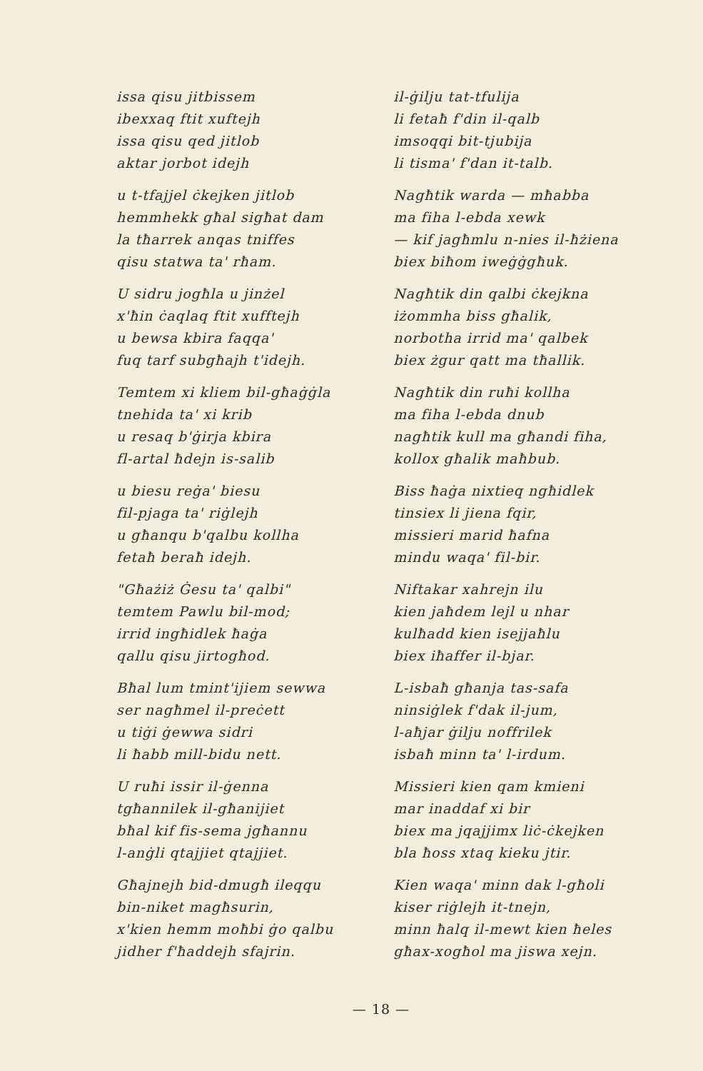issa qisu jitbissem
ibexxaq ftit xuftejh
issa qisu qed jitlob
aktar jorbot idejh
u t-tfajjel ċkejken jitlob
hemmhekk għal sigħat dam
la tħarrek anqas tniffes
qisu statwa ta' rħam.
U sidru jogħla u jinżel
x'ħin ċaqlaq ftit xufftejh
u bewsa kbira faqqa'
fuq tarf subgħajh t'idejh.
Temtem xi kliem bil-għaġġla
tnehida ta' xi krib
u resaq b'ġirja kbira
fl-artal ħdejn is-salib
u biesu reġa' biesu
fil-pjaga ta' riġlejh
u għanqu b'qalbu kollha
fetaħ beraħ idejh.
"Għażiż Ġesu ta' qalbi"
temtem Pawlu bil-mod;
irrid ingħidlek ħaġa
qallu qisu jirtogħod.
Bħal lum tmint'ijiem sewwa
ser nagħmel il-preċett
u tiġi ġewwa sidri
li ħabb mill-bidu nett.
U ruħi issir il-ġenna
tgħannilek il-għanijiet
bħal kif fis-sema jgħannu
l-anġli qtajjiet qtajjiet.
Għajnejh bid-dmugħ ileqqu
bin-niket magħsurin,
x'kien hemm moħbi ġo qalbu
jidher f'ħaddejh sfajrin.
il-ġilju tat-tfulija
li fetaħ f'din il-qalb
imsoqqi bit-tjubija
li tisma' f'dan it-talb.
Nagħtik warda — mħabba
ma fiha l-ebda xewk
— kif jagħmlu n-nies il-ħżiena
biex biħom iweġġgħuk.
Nagħtik din qalbi ċkejkna
iżommha biss għalik,
norbotha irrid ma' qalbek
biex żgur qatt ma tħallik.
Nagħtik din ruħi kollha
ma fiha l-ebda dnub
nagħtik kull ma għandi fiha,
kollox għalik maħbub.
Biss ħaġa nixtieq ngħidlek
tinsiex li jiena fqir,
missieri marid ħafna
mindu waqa' fil-bir.
Niftakar xahrejn ilu
kien jaħdem lejl u nhar
kulħadd kien isejjaħlu
biex iħaffer il-bjar.
L-isbaħ għanja tas-safa
ninsiġlek f'dak il-jum,
l-aħjar ġilju noffrilek
isbaħ minn ta' l-irdum.
Missieri kien qam kmieni
mar inaddaf xi bir
biex ma jqajjimx liċ-ċkejken
bla ħoss xtaq kieku jtir.
Kien waqa' minn dak l-għoli
kiser riġlejh it-tnejn,
minn ħalq il-mewt kien ħeles
għax-xogħol ma jiswa xejn.
— 18 —